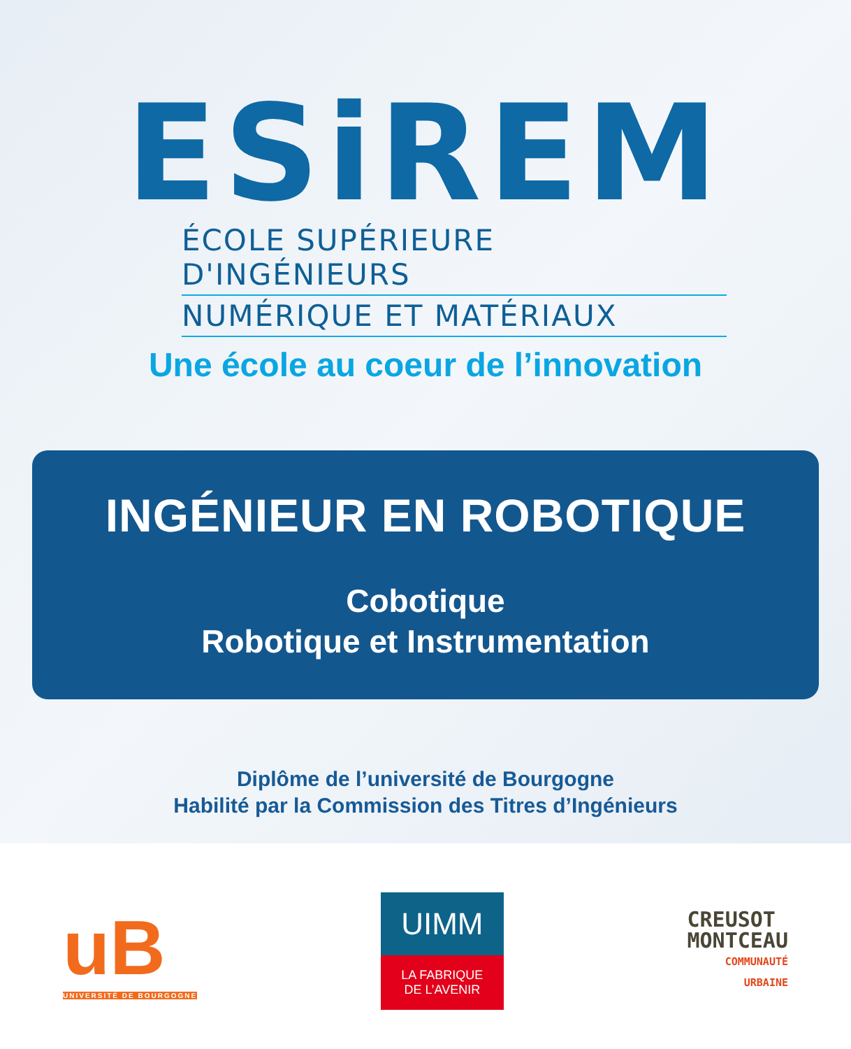ESiREM
ÉCOLE SUPÉRIEURE D'INGÉNIEURS
NUMÉRIQUE ET MATÉRIAUX
Une école au coeur de l’innovation
INGÉNIEUR EN ROBOTIQUE
Cobotique
Robotique et Instrumentation
Diplôme de l’université de Bourgogne
Habilité par la Commission des Titres d’Ingénieurs
uB
UNIVERSITÉ DE BOURGOGNE
UIMM
LA FABRIQUE
DE L’AVENIR
CREUSOT
MONTCEAU
COMMUNAUTÉ
URBAINE